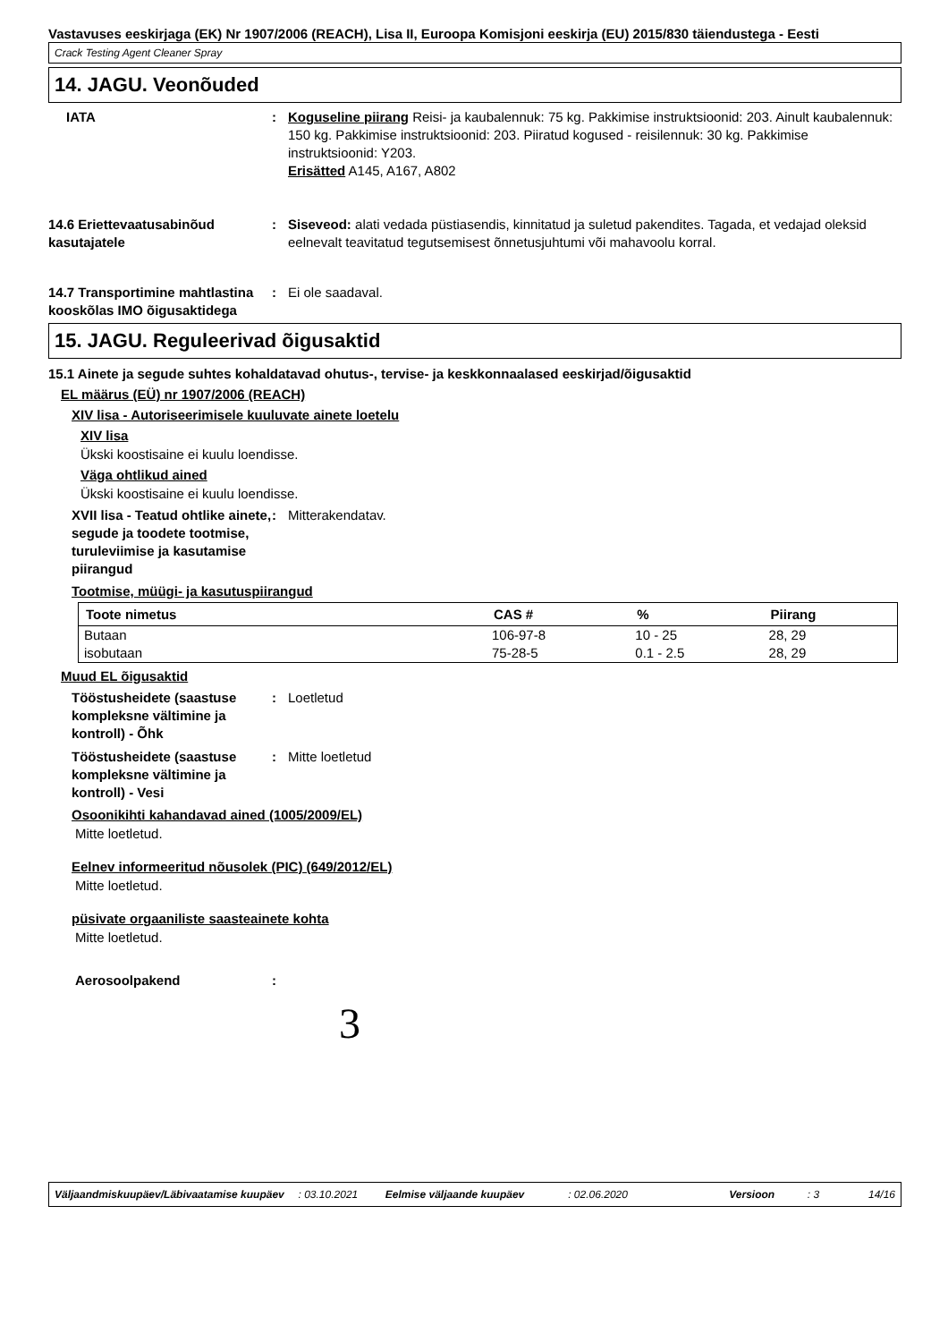Vastavuses eeskirjaga (EK) Nr 1907/2006 (REACH), Lisa II, Euroopa Komisjoni eeskirja (EU) 2015/830 täiendustega - Eesti
Crack Testing Agent Cleaner Spray
14. JAGU. Veonõuded
IATA : Koguseline piirang Reisi- ja kaubalennuk: 75 kg. Pakkimise instruktsioonid: 203. Ainult kaubalennuk: 150 kg. Pakkimise instruktsioonid: 203. Piiratud kogused - reisilennuk: 30 kg. Pakkimise instruktsioonid: Y203.
Erisätted A145, A167, A802
14.6 Eriettevaatusabinõud kasutajatele
: Siseveod: alati vedada püstiasendis, kinnitatud ja suletud pakendites. Tagada, et vedajad oleksid eelnevalt teavitatud tegutsemisest õnnetusjuhtumi või mahavoolu korral.
14.7 Transportimine mahtlastina kooskõlas IMO õigusaktidega
: Ei ole saadaval.
15. JAGU. Reguleerivad õigusaktid
15.1 Ainete ja segude suhtes kohaldatavad ohutus-, tervise- ja keskkonnaalased eeskirjad/õigusaktid
EL määrus (EÜ) nr 1907/2006 (REACH)
XIV lisa - Autoriseerimisele kuuluvate ainete loetelu
XIV lisa
Ükski koostisaine ei kuulu loendisse.
Väga ohtlikud ained
Ükski koostisaine ei kuulu loendisse.
XVII lisa - Teatud ohtlike ainete, segude ja toodete tootmise, turuleviimise ja kasutamise piirangud
: Mitterakendatav.
Tootmise, müügi- ja kasutuspiirangud
| Toote nimetus | CAS # | % | Piirang |
| --- | --- | --- | --- |
| Butaan | 106-97-8 | 10 - 25 | 28, 29 |
| isobutaan | 75-28-5 | 0.1 - 2.5 | 28, 29 |
Muud EL õigusaktid
Tööstusheidete (saastuse kompleksne vältimine ja kontroll) - Õhk
: Loetletud
Tööstusheidete (saastuse kompleksne vältimine ja kontroll) - Vesi
: Mitte loetletud
Osoonikihti kahandavad ained (1005/2009/EL)
Mitte loetletud.
Eelnev informeeritud nõusolek (PIC) (649/2012/EL)
Mitte loetletud.
püsivate orgaaniliste saasteainete kohta
Mitte loetletud.
Aerosoolpakend :
3
Väljaandmiskuupäev/Läbivaatamise kuupäev: 03.10.2021 Eelmise väljaande kuupäev: 02.06.2020 Versioon: 3 14/16